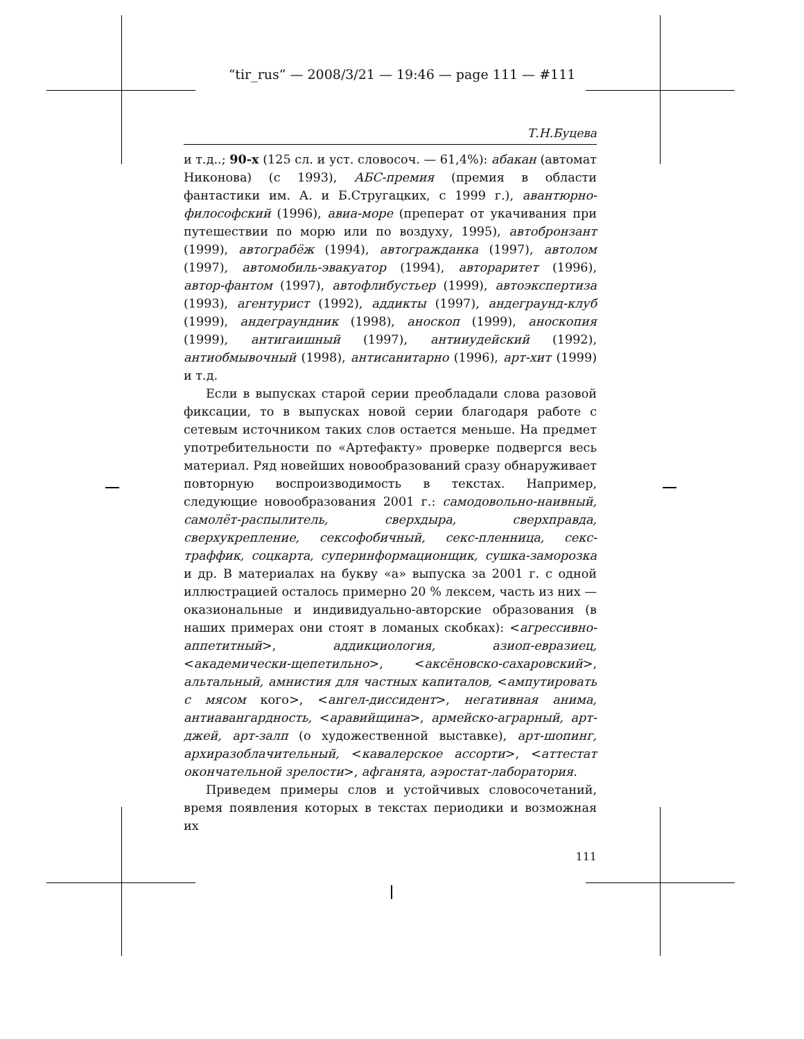“tir_rus” — 2008/3/21 — 19:46 — page 111 — #111
Т.Н.Буцева
и т.д..; 90-х (125 сл. и уст. словосоч. — 61,4%): абакан (автомат Никонова) (с 1993), АБС-премия (премия в области фантастики им. А. и Б.Стругацких, с 1999 г.), авантюрно-философский (1996), авиа-море (преперат от укачивания при путешествии по морю или по воздуху, 1995), автобронзант (1999), автограбёж (1994), автогражданка (1997), автолом (1997), автомобиль-эвакуатор (1994), автораритет (1996), автор-фантом (1997), автофлибустьер (1999), автоэкспертиза (1993), агентурист (1992), аддикты (1997), андеграунд-клуб (1999), андеграундник (1998), аноскоп (1999), аноскопия (1999), антигаишный (1997), антииудейский (1992), антиобмывочный (1998), антисанитарно (1996), арт-хит (1999) и т.д.
Если в выпусках старой серии преобладали слова разовой фиксации, то в выпусках новой серии благодаря работе с сетевым источником таких слов остается меньше. На предмет употребительности по «Артефакту» проверке подвергся весь материал. Ряд новейших новообразований сразу обнаруживает повторную воспроизводимость в текстах. Например, следующие новообразования 2001 г.: самодовольно-наивный, самолёт-распылитель, сверхдыра, сверхправда, сверхукрепление, сексофобичный, секс-пленница, секс-траффик, соцкарта, суперинформационщик, сушка-заморозка и др. В материалах на букву «а» выпуска за 2001 г. с одной иллюстрацией осталось примерно 20 % лексем, часть из них — оказиональные и индивидуально-авторские образования (в наших примерах они стоят в ломаных скобках): <агрессивно-аппетитный>, аддикциология, азиоп-евразиец, <академически-щепетильно>, <аксёновско-сахаровский>, альтальный, амнистия для частных капиталов, <ампутировать с мясом кого>, <ангел-диссидент>, негативная анима, антиавангардность, <аравийщина>, армейско-аграрный, арт-джей, арт-залп (о художественной выставке), арт-шопинг, архиразоблачительный, <кавалерское ассорти>, <аттестат окончательной зрелости>, афганята, аэростат-лаборатория.
Приведем примеры слов и устойчивых словосочетаний, время появления которых в текстах периодики и возможная их
111